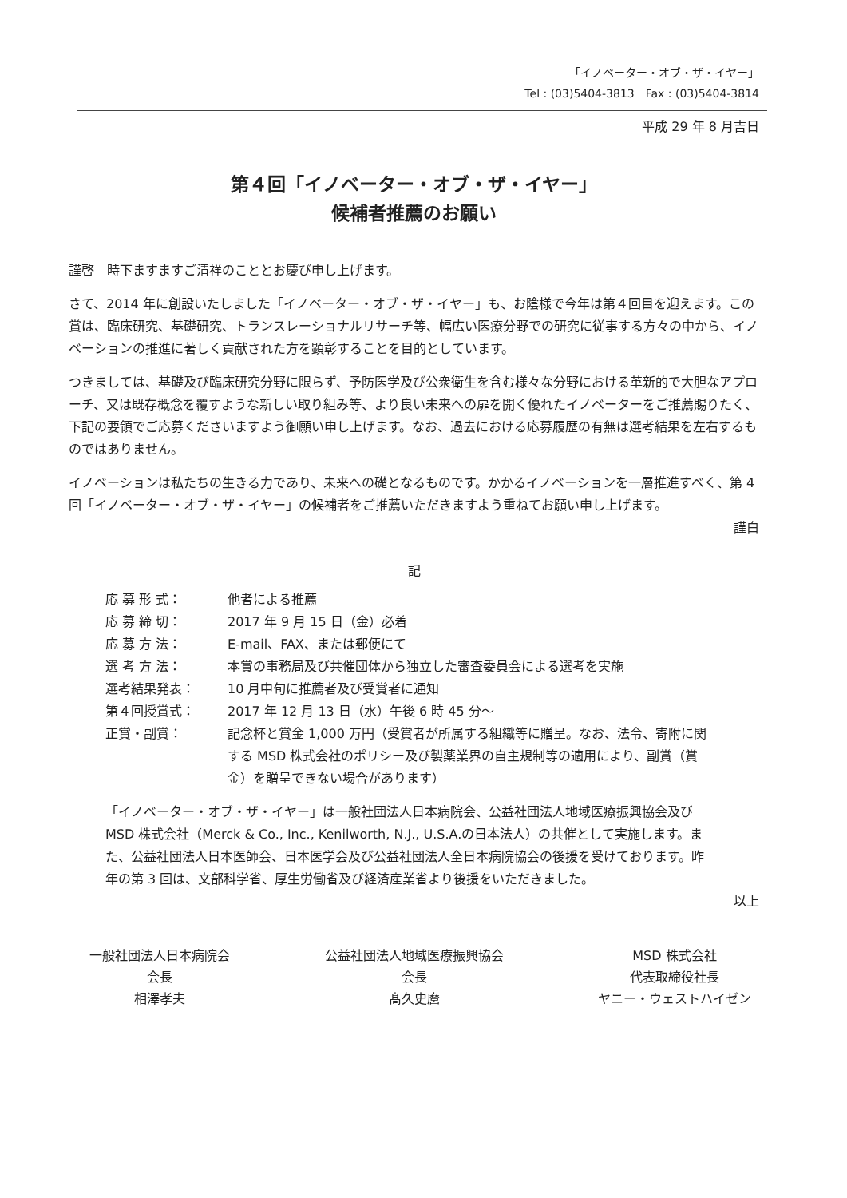「イノベーター・オブ・ザ・イヤー」
Tel : (03)5404-3813　Fax : (03)5404-3814
平成 29 年 8 月吉日
第４回「イノベーター・オブ・ザ・イヤー」
候補者推薦のお願い
謹啓　時下ますますご清祥のこととお慶び申し上げます。
さて、2014 年に創設いたしました「イノベーター・オブ・ザ・イヤー」も、お陰様で今年は第４回目を迎えます。この賞は、臨床研究、基礎研究、トランスレーショナルリサーチ等、幅広い医療分野での研究に従事する方々の中から、イノベーションの推進に著しく貢献された方を顕彰することを目的としています。
つきましては、基礎及び臨床研究分野に限らず、予防医学及び公衆衛生を含む様々な分野における革新的で大胆なアプローチ、又は既存概念を覆すような新しい取り組み等、より良い未来への扉を開く優れたイノベーターをご推薦賜りたく、下記の要領でご応募くださいますよう御願い申し上げます。なお、過去における応募履歴の有無は選考結果を左右するものではありません。
イノベーションは私たちの生きる力であり、未来への礎となるものです。かかるイノベーションを一層推進すべく、第 4 回「イノベーター・オブ・ザ・イヤー」の候補者をご推薦いただきますよう重ねてお願い申し上げます。
謹白
記
| 応 募 形 式： | 他者による推薦 |
| 応 募 締 切： | 2017 年 9 月 15 日（金）必着 |
| 応 募 方 法： | E-mail、FAX、または郵便にて |
| 選 考 方 法： | 本賞の事務局及び共催団体から独立した審査委員会による選考を実施 |
| 選考結果発表： | 10 月中旬に推薦者及び受賞者に通知 |
| 第４回授賞式： | 2017 年 12 月 13 日（水）午後 6 時 45 分～ |
| 正賞・副賞： | 記念杯と賞金 1,000 万円（受賞者が所属する組織等に贈呈。なお、法令、寄附に関する MSD 株式会社のポリシー及び製薬業界の自主規制等の適用により、副賞（賞金）を贈呈できない場合があります） |
「イノベーター・オブ・ザ・イヤー」は一般社団法人日本病院会、公益社団法人地域医療振興協会及び MSD 株式会社（Merck & Co., Inc., Kenilworth, N.J., U.S.A.の日本法人）の共催として実施します。また、公益社団法人日本医師会、日本医学会及び公益社団法人全日本病院協会の後援を受けております。昨年の第 3 回は、文部科学省、厚生労働省及び経済産業省より後援をいただきました。
以上
一般社団法人日本病院会
会長
相澤孝夫
公益社団法人地域医療振興協会
会長
髙久史麿
MSD 株式会社
代表取締役社長
ヤニー・ウェストハイゼン